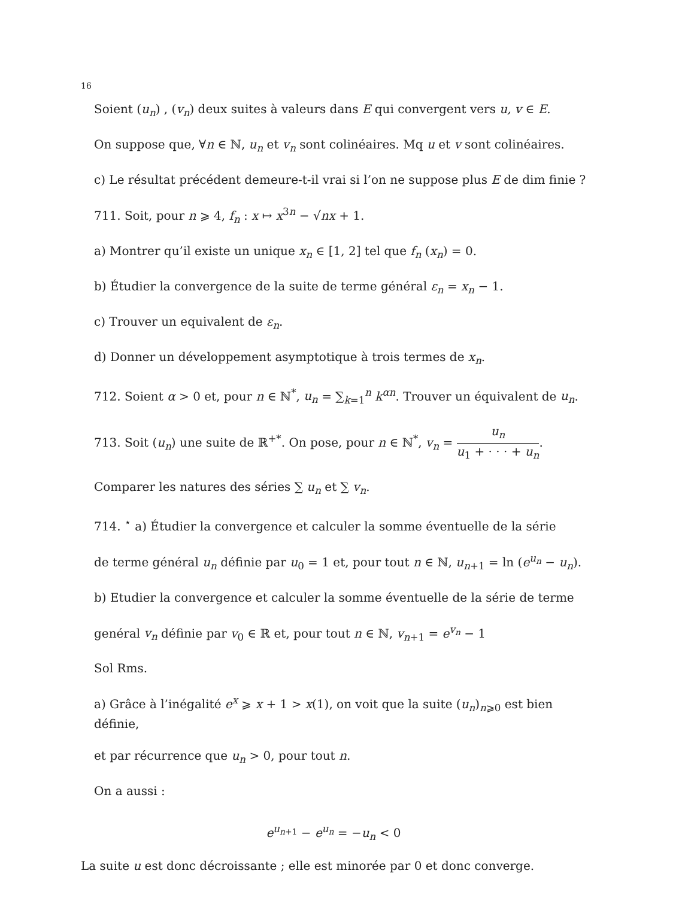16
Soient (u<sub>n</sub>) , (v<sub>n</sub>) deux suites à valeurs dans E qui convergent vers u, v ∈ E.
On suppose que, ∀n ∈ ℕ, u<sub>n</sub> et v<sub>n</sub> sont colinéaires. Mq u et v sont colinéaires.
c) Le résultat précédent demeure-t-il vrai si l’on ne suppose plus E de dim finie ?
711. Soit, pour n ⩾ 4, f<sub>n</sub> : x ↦ x<sup>3n</sup> − √nx + 1.
a) Montrer qu’il existe un unique x<sub>n</sub> ∈ [1, 2] tel que f<sub>n</sub> (x<sub>n</sub>) = 0.
b) Étudier la convergence de la suite de terme général ε<sub>n</sub> = x<sub>n</sub> − 1.
c) Trouver un equivalent de ε<sub>n</sub>.
d) Donner un développement asymptotique à trois termes de x<sub>n</sub>.
712. Soient α > 0 et, pour n ∈ ℕ<sup>*</sup>, u<sub>n</sub> = ∑<sub>k=1</sub><sup>n</sup> k<sup>αn</sup>. Trouver un équivalent de u<sub>n</sub>.
713. Soit (u<sub>n</sub>) une suite de ℝ<sup>+*</sup>. On pose, pour n ∈ ℕ<sup>*</sup>, v<sub>n</sub> = u<sub>n</sub> u<sub>1</sub> + · · · + u<sub>n</sub>.
Comparer les natures des séries ∑ u<sub>n</sub> et ∑ v<sub>n</sub>.
714. <sup>⋆</sup> a) Étudier la convergence et calculer la somme éventuelle de la série
de terme général u<sub>n</sub> définie par u<sub>0</sub> = 1 et, pour tout n ∈ ℕ, u<sub>n+1</sub> = ln (e<sup>u<sub>n</sub></sup> − u<sub>n</sub>).
b) Etudier la convergence et calculer la somme éventuelle de la série de terme
genéral v<sub>n</sub> définie par v<sub>0</sub> ∈ ℝ et, pour tout n ∈ ℕ, v<sub>n+1</sub> = e<sup>v<sub>n</sub></sup> − 1
Sol Rms.
a) Grâce à l’inégalité e<sup>x</sup> ⩾ x + 1 > x(1), on voit que la suite (u<sub>n</sub>)<sub>n⩾0</sub> est bien définie,
et par récurrence que u<sub>n</sub> > 0, pour tout n.
On a aussi :
e<sup>u<sub>n+1</sub></sup> − e<sup>u<sub>n</sub></sup> = −u<sub>n</sub> < 0
La suite u est donc décroissante ; elle est minorée par 0 et donc converge.